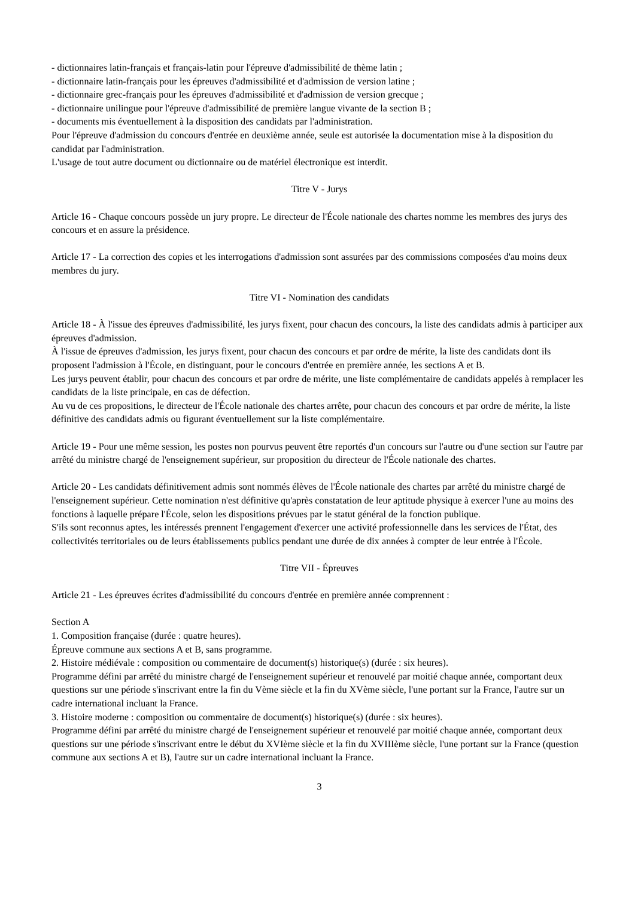- dictionnaires latin-français et français-latin pour l'épreuve d'admissibilité de thème latin ;
- dictionnaire latin-français pour les épreuves d'admissibilité et d'admission de version latine ;
- dictionnaire grec-français pour les épreuves d'admissibilité et d'admission de version grecque ;
- dictionnaire unilingue pour l'épreuve d'admissibilité de première langue vivante de la section B ;
- documents mis éventuellement à la disposition des candidats par l'administration.
Pour l'épreuve d'admission du concours d'entrée en deuxième année, seule est autorisée la documentation mise à la disposition du candidat par l'administration.
L'usage de tout autre document ou dictionnaire ou de matériel électronique est interdit.
Titre V - Jurys
Article 16 - Chaque concours possède un jury propre. Le directeur de l'École nationale des chartes nomme les membres des jurys des concours et en assure la présidence.
Article 17 - La correction des copies et les interrogations d'admission sont assurées par des commissions composées d'au moins deux membres du jury.
Titre VI - Nomination des candidats
Article 18 - À l'issue des épreuves d'admissibilité, les jurys fixent, pour chacun des concours, la liste des candidats admis à participer aux épreuves d'admission.
À l'issue de épreuves d'admission, les jurys fixent, pour chacun des concours et par ordre de mérite, la liste des candidats dont ils proposent l'admission à l'École, en distinguant, pour le concours d'entrée en première année, les sections A et B.
Les jurys peuvent établir, pour chacun des concours et par ordre de mérite, une liste complémentaire de candidats appelés à remplacer les candidats de la liste principale, en cas de défection.
Au vu de ces propositions, le directeur de l'École nationale des chartes arrête, pour chacun des concours et par ordre de mérite, la liste définitive des candidats admis ou figurant éventuellement sur la liste complémentaire.
Article 19 - Pour une même session, les postes non pourvus peuvent être reportés d'un concours sur l'autre ou d'une section sur l'autre par arrêté du ministre chargé de l'enseignement supérieur, sur proposition du directeur de l'École nationale des chartes.
Article 20 - Les candidats définitivement admis sont nommés élèves de l'École nationale des chartes par arrêté du ministre chargé de l'enseignement supérieur. Cette nomination n'est définitive qu'après constatation de leur aptitude physique à exercer l'une au moins des fonctions à laquelle prépare l'École, selon les dispositions prévues par le statut général de la fonction publique.
S'ils sont reconnus aptes, les intéressés prennent l'engagement d'exercer une activité professionnelle dans les services de l'État, des collectivités territoriales ou de leurs établissements publics pendant une durée de dix années à compter de leur entrée à l'École.
Titre VII - Épreuves
Article 21 - Les épreuves écrites d'admissibilité du concours d'entrée en première année comprennent :
Section A
1. Composition française (durée : quatre heures).
Épreuve commune aux sections A et B, sans programme.
2. Histoire médiévale : composition ou commentaire de document(s) historique(s) (durée : six heures).
Programme défini par arrêté du ministre chargé de l'enseignement supérieur et renouvelé par moitié chaque année, comportant deux questions sur une période s'inscrivant entre la fin du Vème siècle et la fin du XVème siècle, l'une portant sur la France, l'autre sur un cadre international incluant la France.
3. Histoire moderne : composition ou commentaire de document(s) historique(s) (durée : six heures).
Programme défini par arrêté du ministre chargé de l'enseignement supérieur et renouvelé par moitié chaque année, comportant deux questions sur une période s'inscrivant entre le début du XVIème siècle et la fin du XVIIIème siècle, l'une portant sur la France (question commune aux sections A et B), l'autre sur un cadre international incluant la France.
3